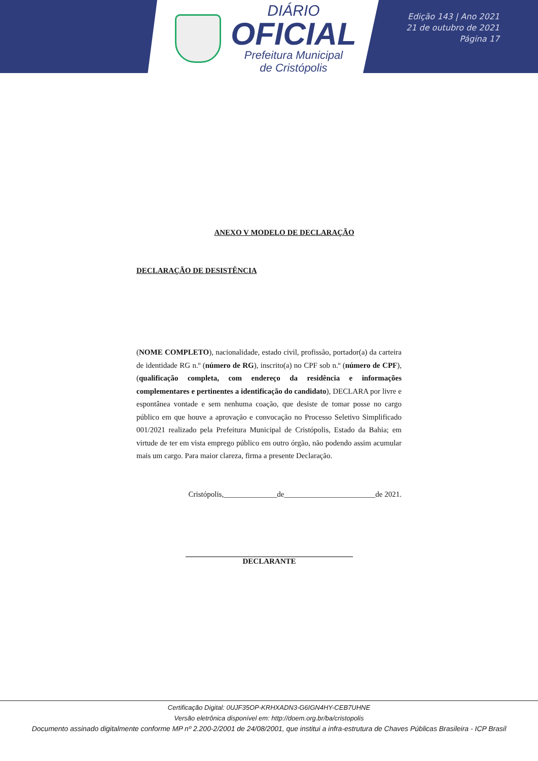DIÁRIO
OFICIAL
Prefeitura Municipal
de Cristópolis
Edição 143 | Ano 2021
21 de outubro de 2021
Página 17
ANEXO V MODELO DE DECLARAÇÃO
DECLARAÇÃO DE DESISTÊNCIA
(NOME COMPLETO), nacionalidade, estado civil, profissão, portador(a) da carteira de identidade RG n.º (número de RG), inscrito(a) no CPF sob n.º (número de CPF), (qualificação completa, com endereço da residência e informações complementares e pertinentes a identificação do candidato), DECLARA por livre e espontânea vontade e sem nenhuma coação, que desiste de tomar posse no cargo público em que houve a aprovação e convocação no Processo Seletivo Simplificado 001/2021 realizado pela Prefeitura Municipal de Cristópolis, Estado da Bahia; em virtude de ter em vista emprego público em outro órgão, não podendo assim acumular mais um cargo. Para maior clareza, firma a presente Declaração.
Cristópolis,______________de________________________de 2021.
DECLARANTE
Certificação Digital: 0UJF35OP-KRHXADN3-G6IGN4HY-CEB7UHNE
Versão eletrônica disponível em: http://doem.org.br/ba/cristopolis
Documento assinado digitalmente conforme MP nº 2.200-2/2001 de 24/08/2001, que institui a infra-estrutura de Chaves Públicas Brasileira - ICP Brasil